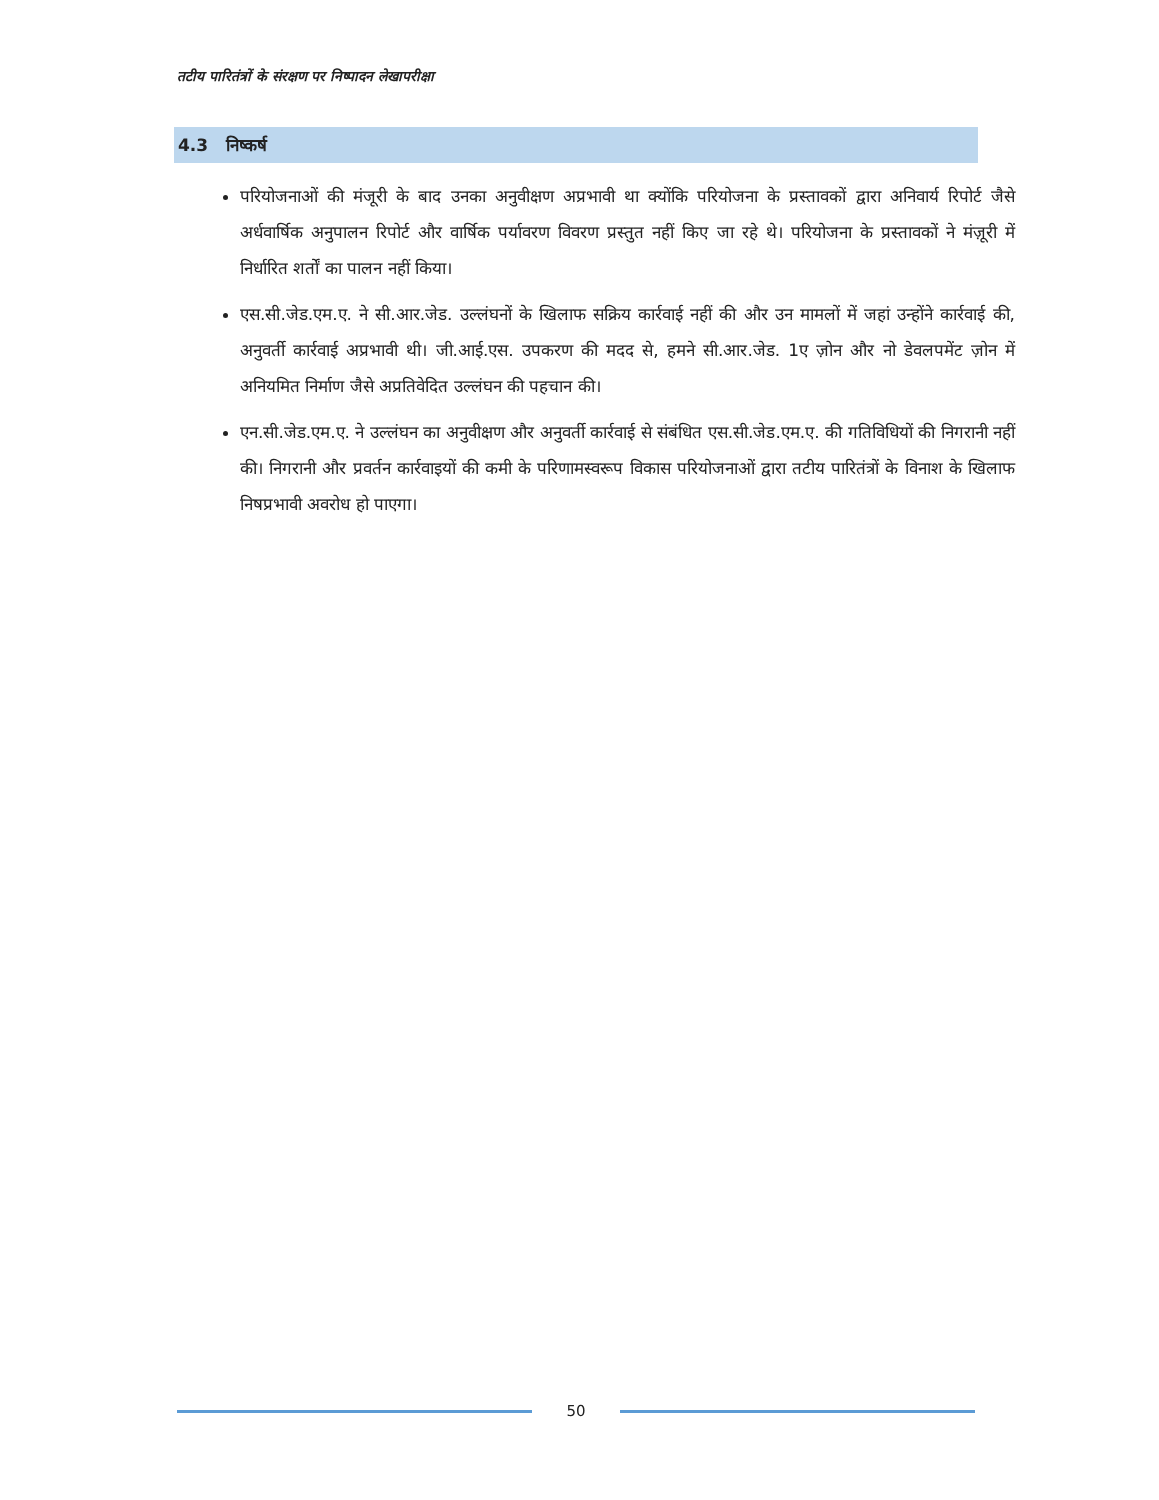तटीय पारितंत्रों के संरक्षण पर निष्पादन लेखापरीक्षा
4.3 निष्कर्ष
परियोजनाओं की मंजूरी के बाद उनका अनुवीक्षण अप्रभावी था क्योंकि परियोजना के प्रस्तावकों द्वारा अनिवार्य रिपोर्ट जैसे अर्धवार्षिक अनुपालन रिपोर्ट और वार्षिक पर्यावरण विवरण प्रस्तुत नहीं किए जा रहे थे। परियोजना के प्रस्तावकों ने मंज़ूरी में निर्धारित शर्तों का पालन नहीं किया।
एस.सी.जेड.एम.ए. ने सी.आर.जेड. उल्लंघनों के खिलाफ सक्रिय कार्रवाई नहीं की और उन मामलों में जहां उन्होंने कार्रवाई की, अनुवर्ती कार्रवाई अप्रभावी थी। जी.आई.एस. उपकरण की मदद से, हमने सी.आर.जेड. 1ए ज़ोन और नो डेवलपमेंट ज़ोन में अनियमित निर्माण जैसे अप्रतिवेदित उल्लंघन की पहचान की।
एन.सी.जेड.एम.ए. ने उल्लंघन का अनुवीक्षण और अनुवर्ती कार्रवाई से संबंधित एस.सी.जेड.एम.ए. की गतिविधियों की निगरानी नहीं की। निगरानी और प्रवर्तन कार्रवाइयों की कमी के परिणामस्वरूप विकास परियोजनाओं द्वारा तटीय पारितंत्रों के विनाश के खिलाफ निषप्रभावी अवरोध हो पाएगा।
50